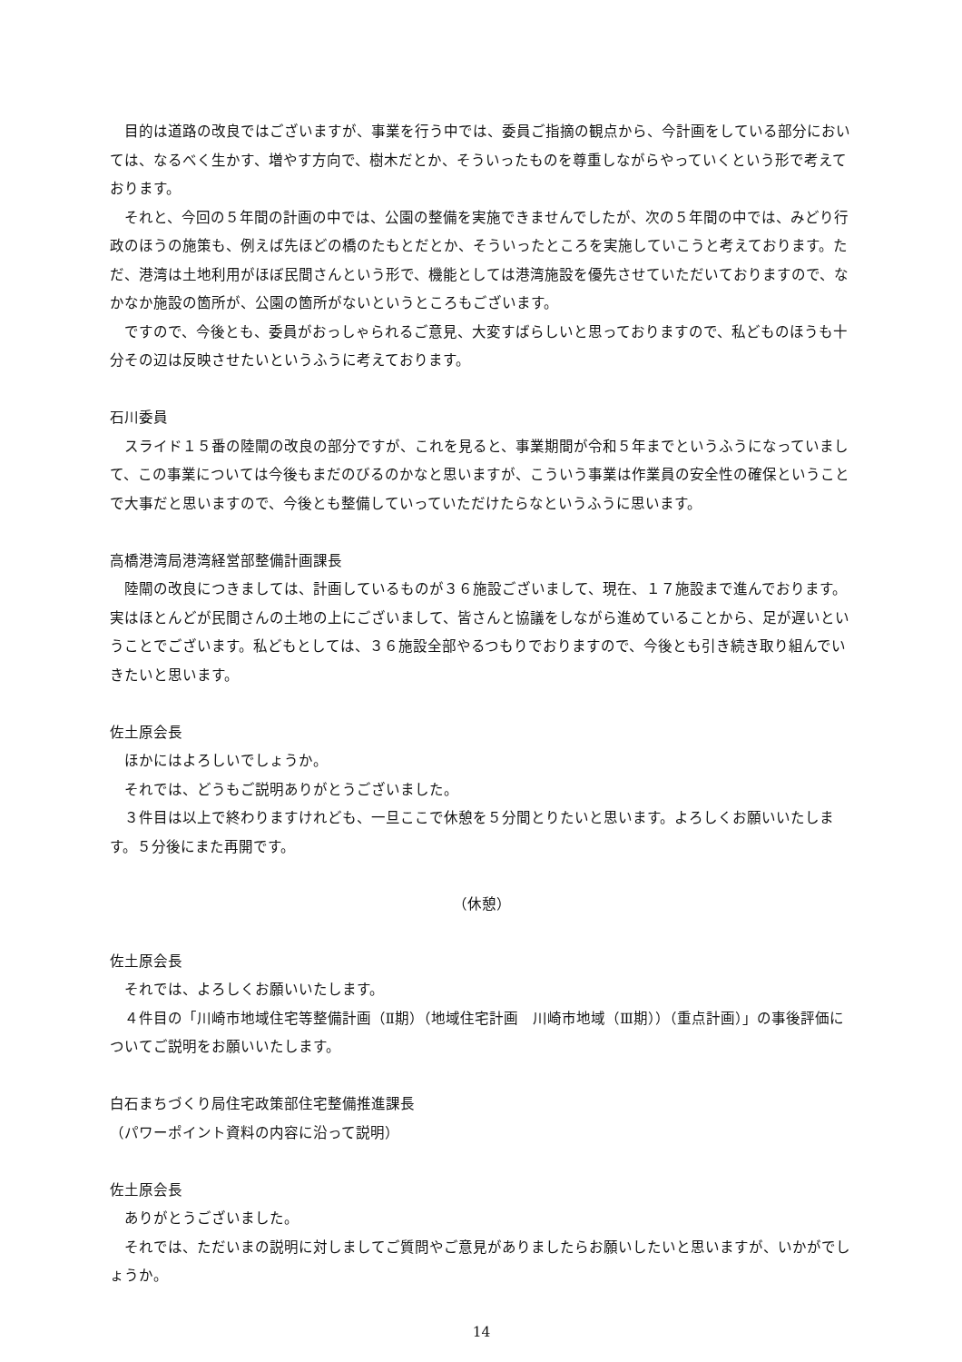目的は道路の改良ではございますが、事業を行う中では、委員ご指摘の観点から、今計画をしている部分においては、なるべく生かす、増やす方向で、樹木だとか、そういったものを尊重しながらやっていくという形で考えております。
それと、今回の５年間の計画の中では、公園の整備を実施できませんでしたが、次の５年間の中では、みどり行政のほうの施策も、例えば先ほどの橋のたもとだとか、そういったところを実施していこうと考えております。ただ、港湾は土地利用がほぼ民間さんという形で、機能としては港湾施設を優先させていただいておりますので、なかなか施設の箇所が、公園の箇所がないというところもございます。
ですので、今後とも、委員がおっしゃられるご意見、大変すばらしいと思っておりますので、私どものほうも十分その辺は反映させたいというふうに考えております。
石川委員
スライド１５番の陸閘の改良の部分ですが、これを見ると、事業期間が令和５年までというふうになっていまして、この事業については今後もまだのびるのかなと思いますが、こういう事業は作業員の安全性の確保ということで大事だと思いますので、今後とも整備していっていただけたらなというふうに思います。
高橋港湾局港湾経営部整備計画課長
陸閘の改良につきましては、計画しているものが３６施設ございまして、現在、１７施設まで進んでおります。実はほとんどが民間さんの土地の上にございまして、皆さんと協議をしながら進めていることから、足が遅いということでございます。私どもとしては、３６施設全部やるつもりでおりますので、今後とも引き続き取り組んでいきたいと思います。
佐土原会長
ほかにはよろしいでしょうか。
それでは、どうもご説明ありがとうございました。
３件目は以上で終わりますけれども、一旦ここで休憩を５分間とりたいと思います。よろしくお願いいたします。５分後にまた再開です。
（休憩）
佐土原会長
それでは、よろしくお願いいたします。
４件目の「川崎市地域住宅等整備計画（Ⅱ期）（地域住宅計画　川崎市地域（Ⅲ期））（重点計画）」の事後評価についてご説明をお願いいたします。
白石まちづくり局住宅政策部住宅整備推進課長
（パワーポイント資料の内容に沿って説明）
佐土原会長
ありがとうございました。
それでは、ただいまの説明に対しましてご質問やご意見がありましたらお願いしたいと思いますが、いかがでしょうか。
14